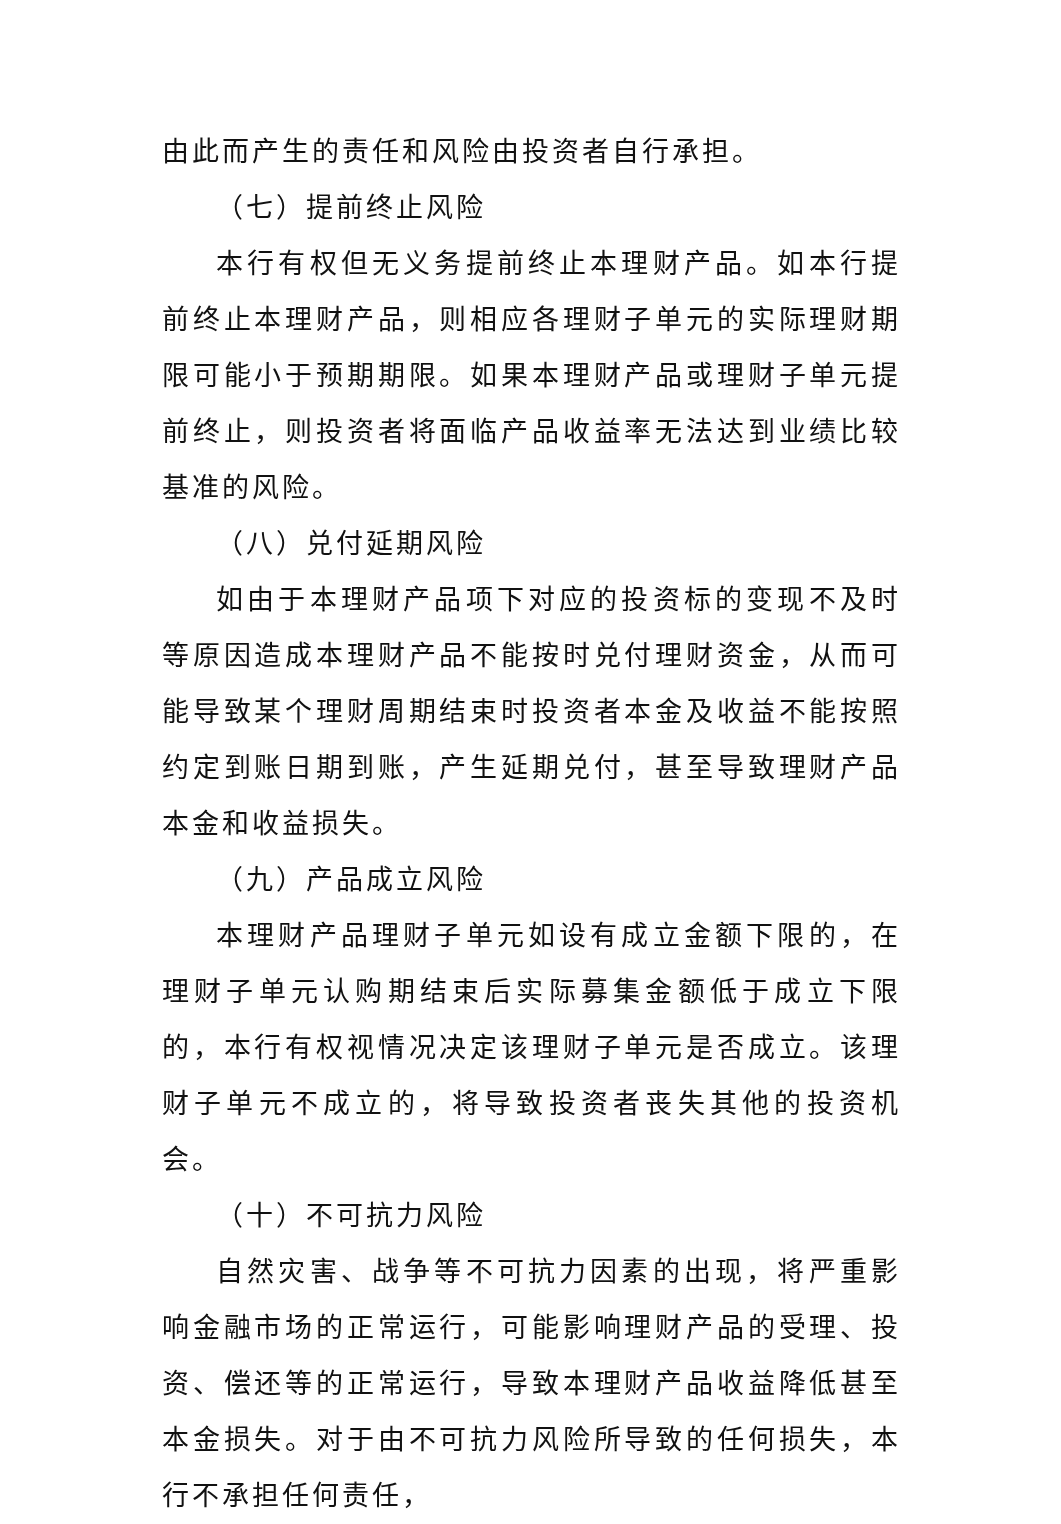由此而产生的责任和风险由投资者自行承担。
（七）提前终止风险
本行有权但无义务提前终止本理财产品。如本行提前终止本理财产品，则相应各理财子单元的实际理财期限可能小于预期期限。如果本理财产品或理财子单元提前终止，则投资者将面临产品收益率无法达到业绩比较基准的风险。
（八）兑付延期风险
如由于本理财产品项下对应的投资标的变现不及时等原因造成本理财产品不能按时兑付理财资金，从而可能导致某个理财周期结束时投资者本金及收益不能按照约定到账日期到账，产生延期兑付，甚至导致理财产品本金和收益损失。
（九）产品成立风险
本理财产品理财子单元如设有成立金额下限的，在理财子单元认购期结束后实际募集金额低于成立下限的，本行有权视情况决定该理财子单元是否成立。该理财子单元不成立的，将导致投资者丧失其他的投资机会。
（十）不可抗力风险
自然灾害、战争等不可抗力因素的出现，将严重影响金融市场的正常运行，可能影响理财产品的受理、投资、偿还等的正常运行，导致本理财产品收益降低甚至本金损失。对于由不可抗力风险所导致的任何损失，本行不承担任何责任，